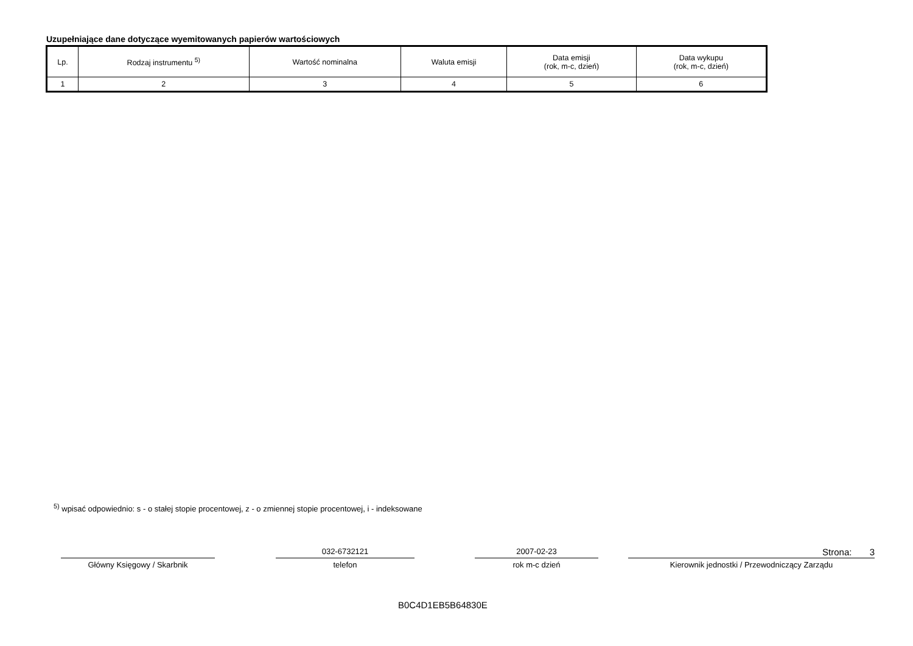Uzupełniające dane dotyczące wyemitowanych papierów wartościowych
| Lp. | Rodzaj instrumentu <sup>5)</sup> | Wartość nominalna | Waluta emisji | Data emisji (rok, m-c, dzień) | Data wykupu (rok, m-c, dzień) |
| --- | --- | --- | --- | --- | --- |
| 1 | 2 | 3 | 4 | 5 | 6 |
<sup>5)</sup> wpisać odpowiednio: s - o stałej stopie procentowej, z - o zmiennej stopie procentowej, i - indeksowane
Główny Księgowy / Skarbnik
032-6732121
telefon
2007-02-23
rok m-c dzień
Strona: 3
Kierownik jednostki / Przewodniczący Zarządu
B0C4D1EB5B64830E